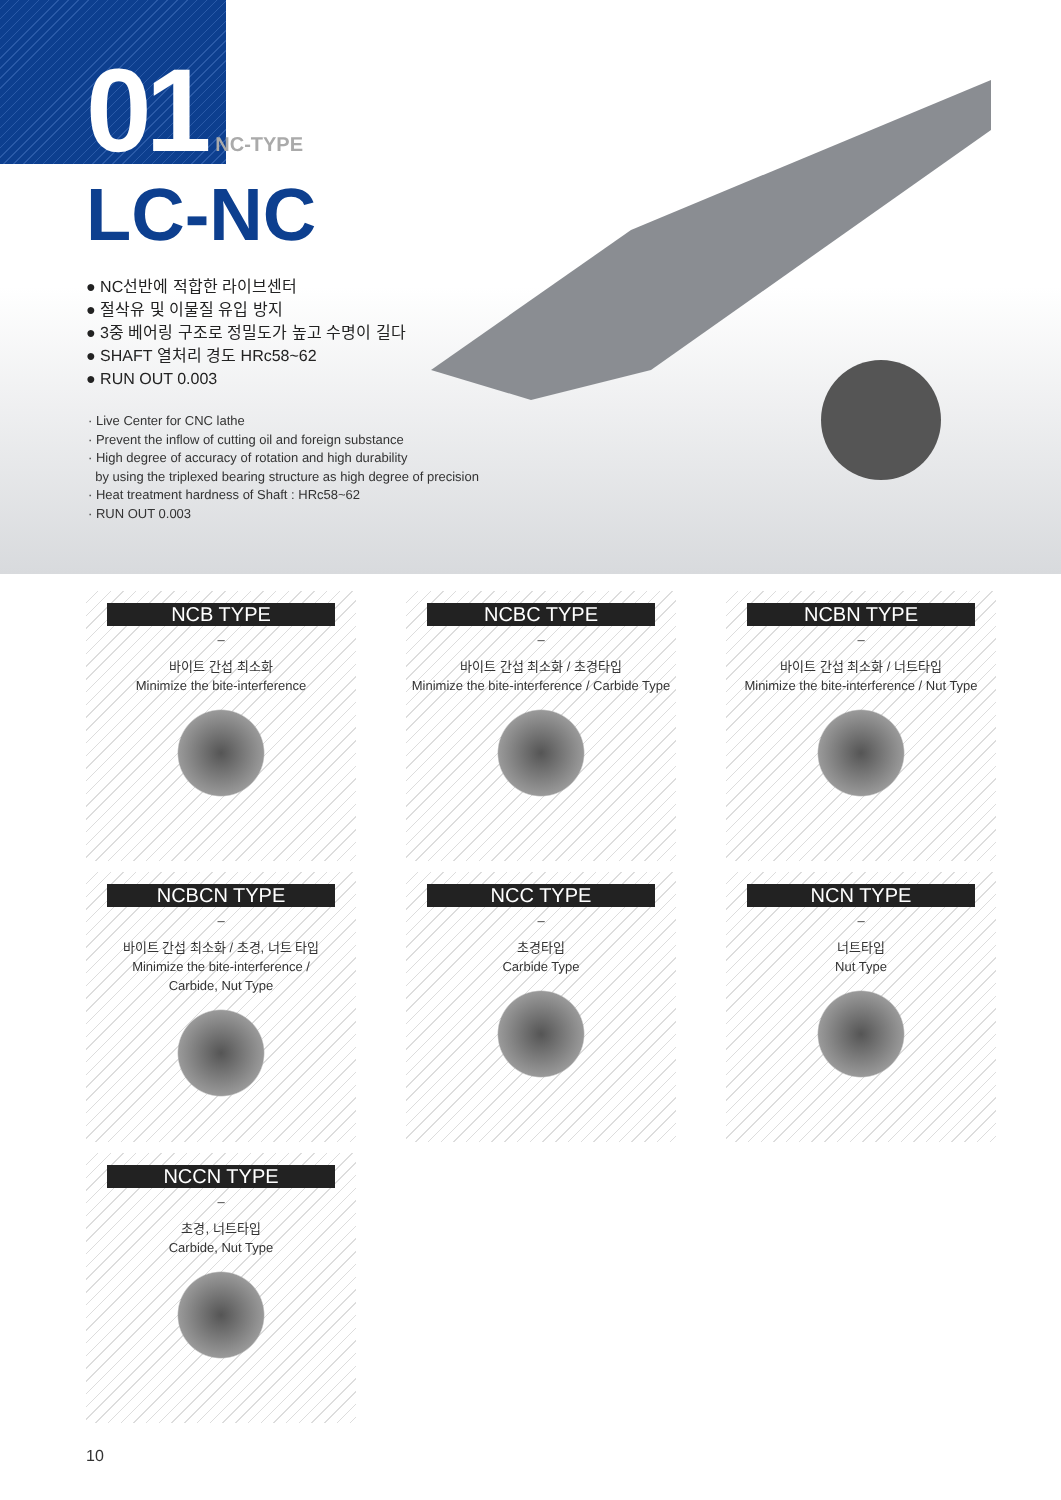01 NC-TYPE
LC-NC
● NC선반에 적합한 라이브센터
● 절삭유 및 이물질 유입 방지
● 3중 베어링 구조로 정밀도가 높고 수명이 길다
● SHAFT 열처리 경도 HRc58~62
● RUN OUT 0.003
· Live Center for CNC lathe
· Prevent the inflow of cutting oil and foreign substance
· High degree of accuracy of rotation and high durability
by using the triplexed bearing structure as high degree of precision
· Heat treatment hardness of Shaft : HRc58~62
· RUN OUT 0.003
NCB TYPE
–
바이트 간섭 최소화
Minimize the bite-interference
NCBC TYPE
–
바이트 간섭 최소화 / 초경타입
Minimize the bite-interference / Carbide Type
NCBN TYPE
–
바이트 간섭 최소화 / 너트타입
Minimize the bite-interference / Nut Type
NCBCN TYPE
–
바이트 간섭 최소화 / 초경, 너트 타입
Minimize the bite-interference /
Carbide, Nut Type
NCC TYPE
–
초경타입
Carbide Type
NCN TYPE
–
너트타입
Nut Type
NCCN TYPE
–
초경, 너트타입
Carbide, Nut Type
10